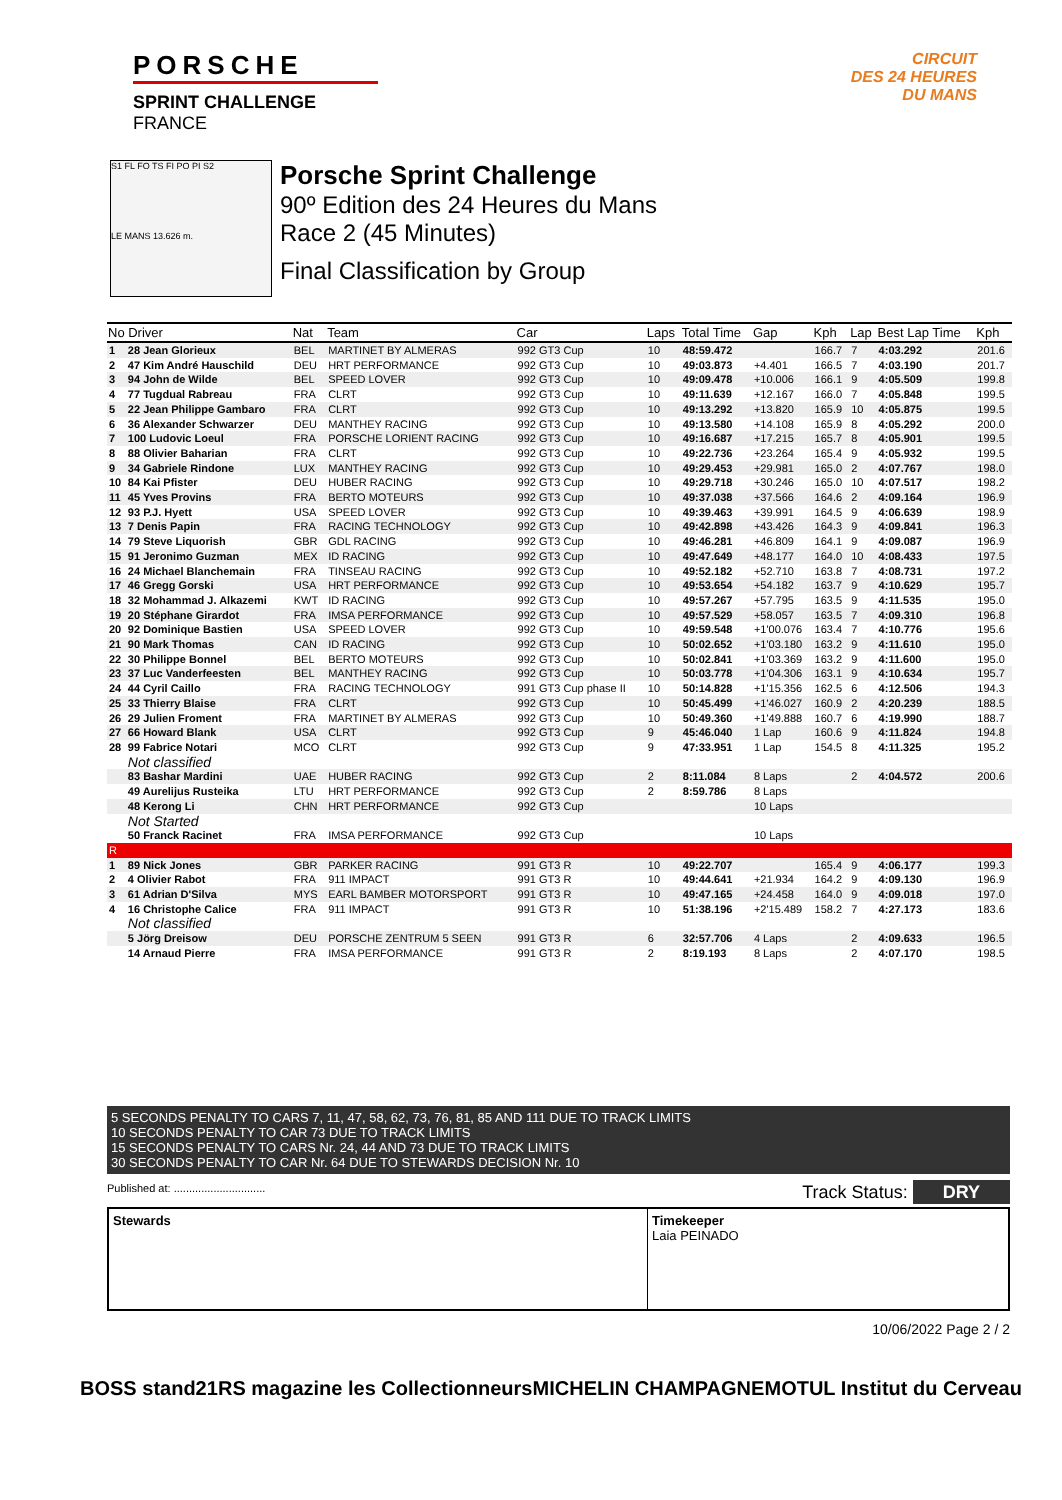PORSCHE
SPRINT CHALLENGE
FRANCE
CIRCUIT
DES 24 HEURES
DU MANS
S1 FL FO TS FI PO PI S2
LE MANS 13.626 m.
Porsche Sprint Challenge
90º Edition des 24 Heures du Mans
Race 2 (45 Minutes)
Final Classification by Group
| No Driver | | Nat | Team | Car | Laps | Total Time | Gap | Kph | Lap | Best Lap Time | Kph |
| --- | --- | --- | --- | --- | --- | --- | --- | --- | --- | --- | --- |
| 1 | 28 Jean Glorieux | BEL | MARTINET BY ALMERAS | 992 GT3 Cup | 10 | 48:59.472 | | 166.7 | 7 | 4:03.292 | 201.6 |
| 2 | 47 Kim André Hauschild | DEU | HRT PERFORMANCE | 992 GT3 Cup | 10 | 49:03.873 | +4.401 | 166.5 | 7 | 4:03.190 | 201.7 |
| 3 | 94 John de Wilde | BEL | SPEED LOVER | 992 GT3 Cup | 10 | 49:09.478 | +10.006 | 166.1 | 9 | 4:05.509 | 199.8 |
| 4 | 77 Tugdual Rabreau | FRA | CLRT | 992 GT3 Cup | 10 | 49:11.639 | +12.167 | 166.0 | 7 | 4:05.848 | 199.5 |
| 5 | 22 Jean Philippe Gambaro | FRA | CLRT | 992 GT3 Cup | 10 | 49:13.292 | +13.820 | 165.9 | 10 | 4:05.875 | 199.5 |
| 6 | 36 Alexander Schwarzer | DEU | MANTHEY RACING | 992 GT3 Cup | 10 | 49:13.580 | +14.108 | 165.9 | 8 | 4:05.292 | 200.0 |
| 7 | 100 Ludovic Loeul | FRA | PORSCHE LORIENT RACING | 992 GT3 Cup | 10 | 49:16.687 | +17.215 | 165.7 | 8 | 4:05.901 | 199.5 |
| 8 | 88 Olivier Baharian | FRA | CLRT | 992 GT3 Cup | 10 | 49:22.736 | +23.264 | 165.4 | 9 | 4:05.932 | 199.5 |
| 9 | 34 Gabriele Rindone | LUX | MANTHEY RACING | 992 GT3 Cup | 10 | 49:29.453 | +29.981 | 165.0 | 2 | 4:07.767 | 198.0 |
| 10 | 84 Kai Pfister | DEU | HUBER RACING | 992 GT3 Cup | 10 | 49:29.718 | +30.246 | 165.0 | 10 | 4:07.517 | 198.2 |
| 11 | 45 Yves Provins | FRA | BERTO MOTEURS | 992 GT3 Cup | 10 | 49:37.038 | +37.566 | 164.6 | 2 | 4:09.164 | 196.9 |
| 12 | 93 P.J. Hyett | USA | SPEED LOVER | 992 GT3 Cup | 10 | 49:39.463 | +39.991 | 164.5 | 9 | 4:06.639 | 198.9 |
| 13 | 7 Denis Papin | FRA | RACING TECHNOLOGY | 992 GT3 Cup | 10 | 49:42.898 | +43.426 | 164.3 | 9 | 4:09.841 | 196.3 |
| 14 | 79 Steve Liquorish | GBR | GDL RACING | 992 GT3 Cup | 10 | 49:46.281 | +46.809 | 164.1 | 9 | 4:09.087 | 196.9 |
| 15 | 91 Jeronimo Guzman | MEX | ID RACING | 992 GT3 Cup | 10 | 49:47.649 | +48.177 | 164.0 | 10 | 4:08.433 | 197.5 |
| 16 | 24 Michael Blanchemain | FRA | TINSEAU RACING | 992 GT3 Cup | 10 | 49:52.182 | +52.710 | 163.8 | 7 | 4:08.731 | 197.2 |
| 17 | 46 Gregg Gorski | USA | HRT PERFORMANCE | 992 GT3 Cup | 10 | 49:53.654 | +54.182 | 163.7 | 9 | 4:10.629 | 195.7 |
| 18 | 32 Mohammad J. Alkazemi | KWT | ID RACING | 992 GT3 Cup | 10 | 49:57.267 | +57.795 | 163.5 | 9 | 4:11.535 | 195.0 |
| 19 | 20 Stéphane Girardot | FRA | IMSA PERFORMANCE | 992 GT3 Cup | 10 | 49:57.529 | +58.057 | 163.5 | 7 | 4:09.310 | 196.8 |
| 20 | 92 Dominique Bastien | USA | SPEED LOVER | 992 GT3 Cup | 10 | 49:59.548 | +1'00.076 | 163.4 | 7 | 4:10.776 | 195.6 |
| 21 | 90 Mark Thomas | CAN | ID RACING | 992 GT3 Cup | 10 | 50:02.652 | +1'03.180 | 163.2 | 9 | 4:11.610 | 195.0 |
| 22 | 30 Philippe Bonnel | BEL | BERTO MOTEURS | 992 GT3 Cup | 10 | 50:02.841 | +1'03.369 | 163.2 | 9 | 4:11.600 | 195.0 |
| 23 | 37 Luc Vanderfeesten | BEL | MANTHEY RACING | 992 GT3 Cup | 10 | 50:03.778 | +1'04.306 | 163.1 | 9 | 4:10.634 | 195.7 |
| 24 | 44 Cyril Caillo | FRA | RACING TECHNOLOGY | 991 GT3 Cup phase II | 10 | 50:14.828 | +1'15.356 | 162.5 | 6 | 4:12.506 | 194.3 |
| 25 | 33 Thierry Blaise | FRA | CLRT | 992 GT3 Cup | 10 | 50:45.499 | +1'46.027 | 160.9 | 2 | 4:20.239 | 188.5 |
| 26 | 29 Julien Froment | FRA | MARTINET BY ALMERAS | 992 GT3 Cup | 10 | 50:49.360 | +1'49.888 | 160.7 | 6 | 4:19.990 | 188.7 |
| 27 | 66 Howard Blank | USA | CLRT | 992 GT3 Cup | 9 | 45:46.040 | 1 Lap | 160.6 | 9 | 4:11.824 | 194.8 |
| 28 | 99 Fabrice Notari | MCO | CLRT | 992 GT3 Cup | 9 | 47:33.951 | 1 Lap | 154.5 | 8 | 4:11.325 | 195.2 |
| | Not classified | | | | | | | | | | |
| | 83 Bashar Mardini | UAE | HUBER RACING | 992 GT3 Cup | 2 | 8:11.084 | 8 Laps | | 2 | 4:04.572 | 200.6 |
| | 49 Aurelijus Rusteika | LTU | HRT PERFORMANCE | 992 GT3 Cup | 2 | 8:59.786 | 8 Laps | | | | |
| | 48 Kerong Li | CHN | HRT PERFORMANCE | 992 GT3 Cup | | | 10 Laps | | | | |
| | Not Started | | | | | | | | | | |
| | 50 Franck Racinet | FRA | IMSA PERFORMANCE | 992 GT3 Cup | | | 10 Laps | | | | |
| R | | | | | | | | | | | |
| 1 | 89 Nick Jones | GBR | PARKER RACING | 991 GT3 R | 10 | 49:22.707 | | 165.4 | 9 | 4:06.177 | 199.3 |
| 2 | 4 Olivier Rabot | FRA | 911 IMPACT | 991 GT3 R | 10 | 49:44.641 | +21.934 | 164.2 | 9 | 4:09.130 | 196.9 |
| 3 | 61 Adrian D'Silva | MYS | EARL BAMBER MOTORSPORT | 991 GT3 R | 10 | 49:47.165 | +24.458 | 164.0 | 9 | 4:09.018 | 197.0 |
| 4 | 16 Christophe Calice | FRA | 911 IMPACT | 991 GT3 R | 10 | 51:38.196 | +2'15.489 | 158.2 | 7 | 4:27.173 | 183.6 |
| | Not classified | | | | | | | | | | |
| | 5 Jörg Dreisow | DEU | PORSCHE ZENTRUM 5 SEEN | 991 GT3 R | 6 | 32:57.706 | 4 Laps | | 2 | 4:09.633 | 196.5 |
| | 14 Arnaud Pierre | FRA | IMSA PERFORMANCE | 991 GT3 R | 2 | 8:19.193 | 8 Laps | | 2 | 4:07.170 | 198.5 |
5 SECONDS PENALTY TO CARS 7, 11, 47, 58, 62, 73, 76, 81, 85 AND 111 DUE TO TRACK LIMITS
10 SECONDS PENALTY TO CAR 73 DUE TO TRACK LIMITS
15 SECONDS PENALTY TO CARS Nr. 24, 44 AND 73 DUE TO TRACK LIMITS
30 SECONDS PENALTY TO CAR Nr. 64 DUE TO STEWARDS DECISION Nr. 10
Published at: .............................. Track Status: DRY
Stewards Timekeeper
Laia PEINADO
10/06/2022 Page 2 / 2
BOSS stand21 RS magazine les Collectionneurs MICHELIN CHAMPAGNE MOTUL Institut du Cerveau